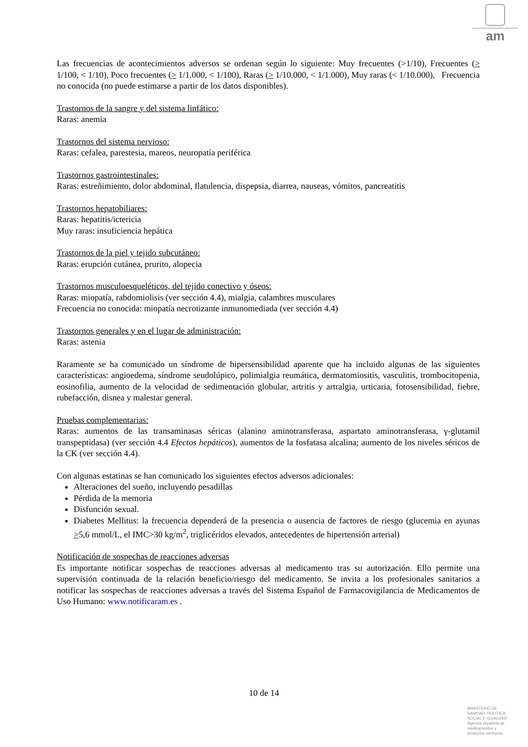am
Las frecuencias de acontecimientos adversos se ordenan según lo siguiente: Muy frecuentes (>1/10), Frecuentes (> 1/100, < 1/10), Poco frecuentes (> 1/1.000, < 1/100), Raras (> 1/10.000, < 1/1.000), Muy raras (< 1/10.000), Frecuencia no conocida (no puede estimarse a partir de los datos disponibles).
Trastornos de la sangre y del sistema linfático:
Raras: anemia
Trastornos del sistema nervioso:
Raras: cefalea, parestesia, mareos, neuropatía periférica
Trastornos gastrointestinales:
Raras: estreñimiento, dolor abdominal, flatulencia, dispepsia, diarrea, nauseas, vómitos, pancreatitis
Trastornos hepatobiliares:
Raras: hepatitis/ictericia
Muy raras: insuficiencia hepática
Trastornos de la piel y tejido subcutáneo:
Raras: erupción cutánea, prurito, alopecia
Trastornos musculoesqueléticos, del tejido conectivo y óseos:
Raras: miopatía, rabdomiolisis (ver sección 4.4), mialgia, calambres musculares
Frecuencia no conocida: miopatía necrotizante inmunomediada (ver sección 4.4)
Trastornos generales y en el lugar de administración:
Raras: astenia
Raramente se ha comunicado un síndrome de hipersensibilidad aparente que ha incluido algunas de las siguientes características: angioedema, síndrome seudolúpico, polimialgia reumática, dermatomiositis, vasculitis, trombocitopenia, eosinofilia, aumento de la velocidad de sedimentación globular, artritis y artralgia, urticaria, fotosensibilidad, fiebre, rubefacción, disnea y malestar general.
Pruebas complementarias:
Raras: aumentos de las transaminasas séricas (alanino aminotransferasa, aspartato aminotransferasa, γ-glutamil transpeptidasa) (ver sección 4.4 Efectos hepáticos), aumentos de la fosfatasa alcalina; aumento de los niveles séricos de la CK (ver sección 4.4).
Con algunas estatinas se han comunicado los siguientes efectos adversos adicionales:
Alteraciones del sueño, incluyendo pesadillas
Pérdida de la memoria
Disfunción sexual.
Diabetes Mellitus: la frecuencia dependerá de la presencia o ausencia de factores de riesgo (glucemia en ayunas >5,6 mmol/L, el IMC>30 kg/m<sup>2</sup>, triglicéridos elevados, antecedentes de hipertensión arterial)
Notificación de sospechas de reacciones adversas
Es importante notificar sospechas de reacciones adversas al medicamento tras su autorización. Ello permite una supervisión continuada de la relación beneficio/riesgo del medicamento. Se invita a los profesionales sanitarios a notificar las sospechas de reacciones adversas a través del Sistema Español de Farmacovigilancia de Medicamentos de Uso Humano: www.notificaram.es .
10 de 14
MINISTERIO DE
SANIDAD, POLITICA
SOCIAL E IGUALDAD
Agencia española de
medicamentos y
productos sanitarios